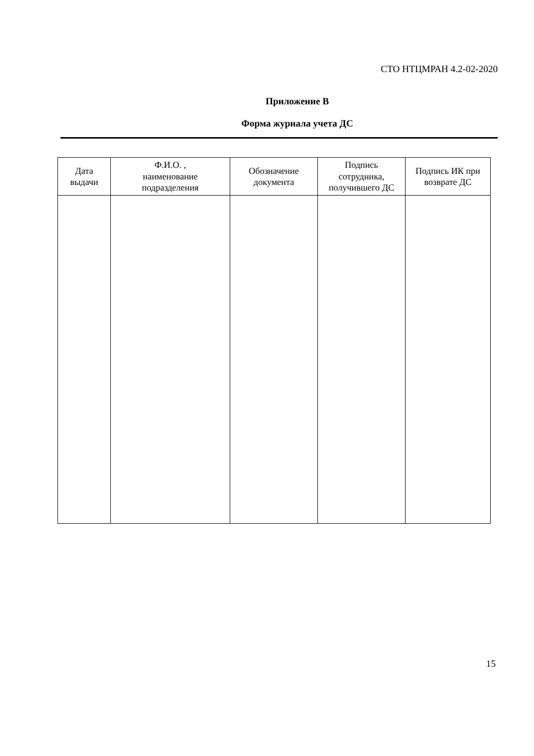СТО НТЦМРАН 4.2-02-2020
Приложение В
Форма журнала учета ДС
| Дата выдачи | Ф.И.О. , наименование подразделения | Обозначение документа | Подпись сотрудника, получившего ДС | Подпись ИК при возврате ДС |
| --- | --- | --- | --- | --- |
15